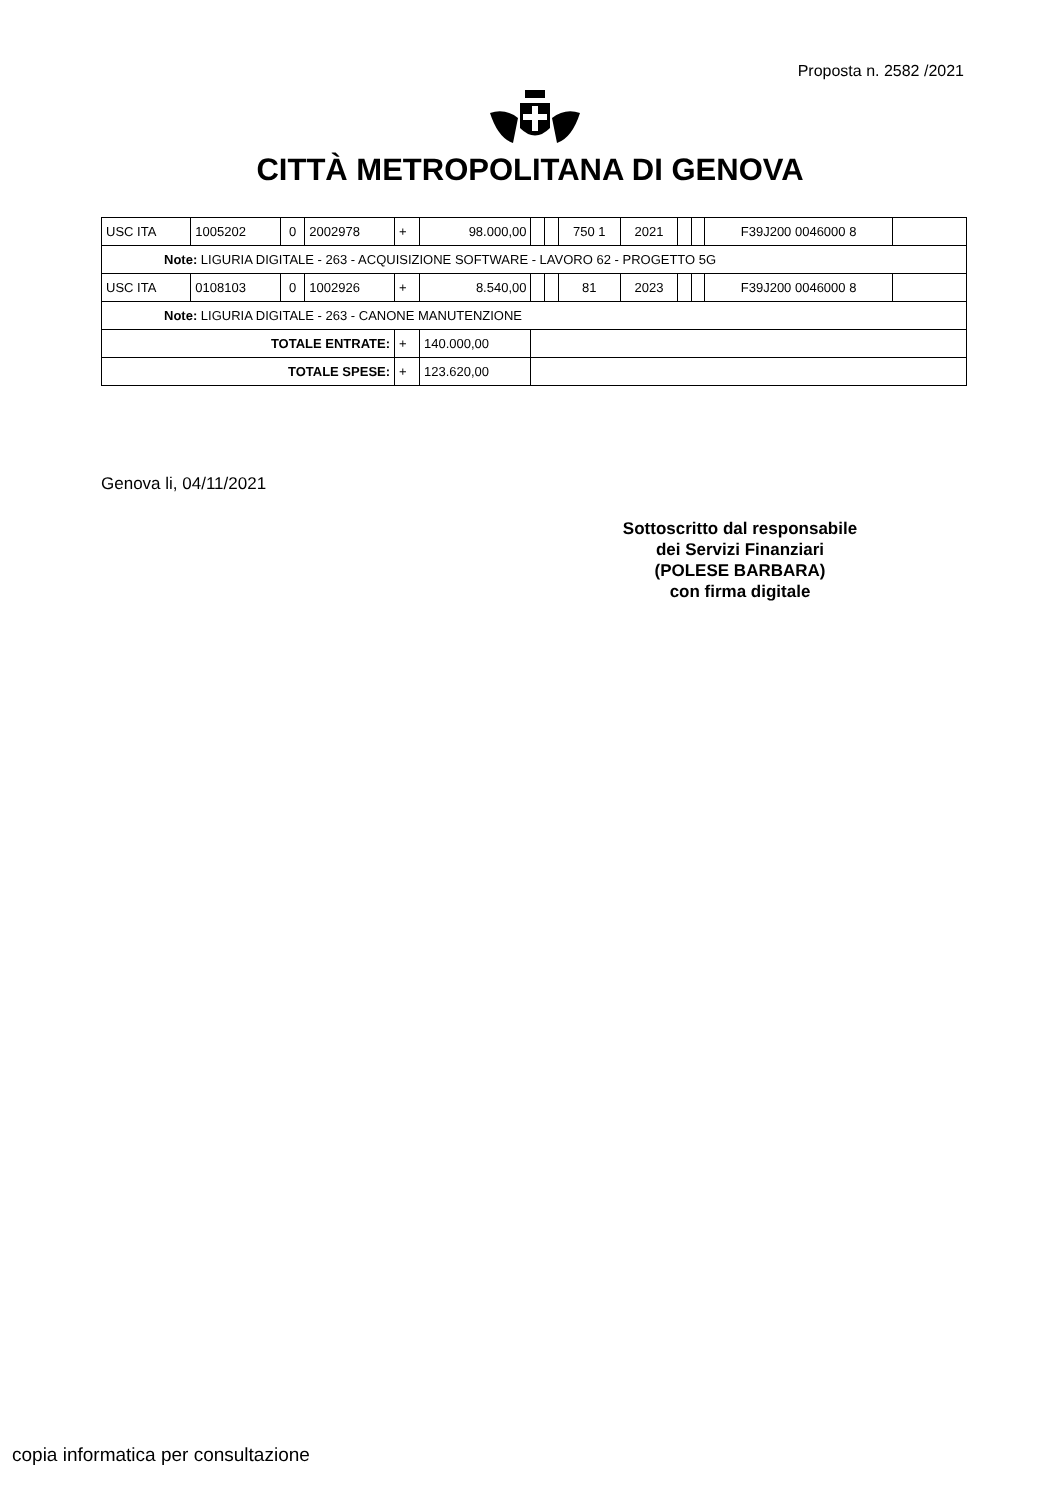Proposta n. 2582 /2021
CITTÀ METROPOLITANA DI GENOVA
| USC ITA | 1005202 | 0 | 2002978 | + | 98.000,00 | | | 750 1 | 2021 | | | F39J200 0046000 8 | |
| Note: LIGURIA DIGITALE - 263 - ACQUISIZIONE SOFTWARE - LAVORO 62 - PROGETTO 5G | | | | | | | | | | | | | |
| USC ITA | 0108103 | 0 | 1002926 | + | 8.540,00 | | | 81 | 2023 | | | F39J200 0046000 8 | |
| Note: LIGURIA DIGITALE - 263 - CANONE MANUTENZIONE | | | | | | | | | | | | | |
| TOTALE ENTRATE: | | | | + | 140.000,00 | | | | | | | | |
| TOTALE SPESE: | | | | + | 123.620,00 | | | | | | | | |
Genova li, 04/11/2021
Sottoscritto dal responsabile
dei Servizi Finanziari
(POLESE BARBARA)
con firma digitale
copia informatica per consultazione